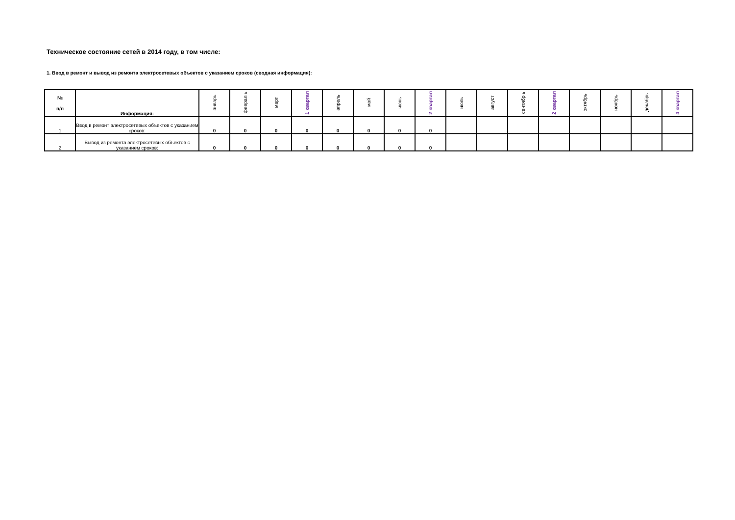Техническое состояние сетей в 2014 году, в том числе:
1. Ввод в ремонт и вывод из ремонта электросетевых объектов с указанием сроков (сводная информация):
| № п/п | Информация: | январь | феврал ь | март | 1 квартал | апрель | май | июнь | 2 квартал | июль | август | сентябр ь | 2 квартал | октябрь | ноябрь | декабрь | 4 квартал |
| --- | --- | --- | --- | --- | --- | --- | --- | --- | --- | --- | --- | --- | --- | --- | --- | --- | --- |
| 1 | Ввод в ремонт электросетевых объектов с указанием сроков: | 0 | 0 | 0 | 0 | 0 | 0 | 0 | 0 | | | | | | | | |
| 2 | Вывод из ремонта электросетевых объектов с указанием сроков: | 0 | 0 | 0 | 0 | 0 | 0 | 0 | 0 | | | | | | | | |